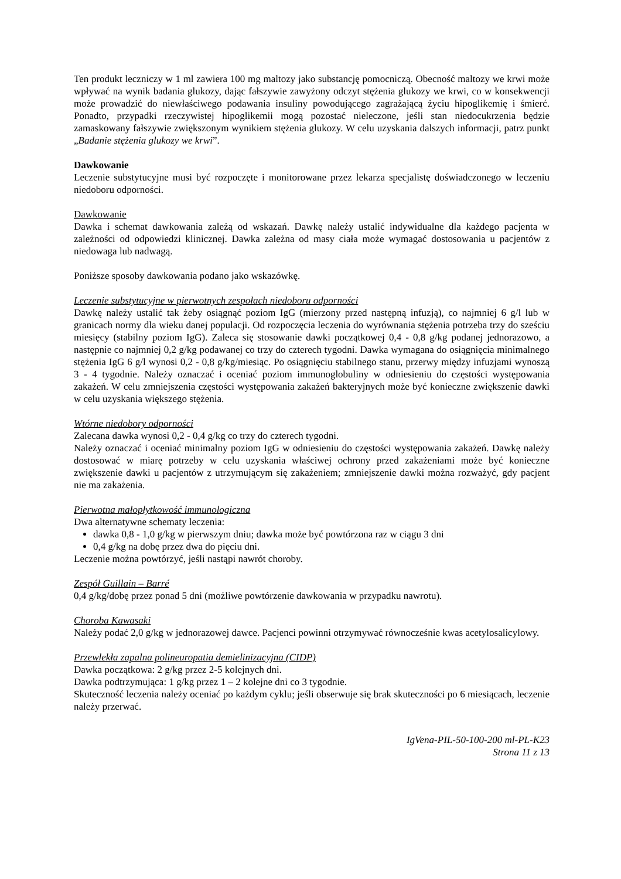Ten produkt leczniczy w 1 ml zawiera 100 mg maltozy jako substancję pomocniczą. Obecność maltozy we krwi może wpływać na wynik badania glukozy, dając fałszywie zawyżony odczyt stężenia glukozy we krwi, co w konsekwencji może prowadzić do niewłaściwego podawania insuliny powodującego zagrażającą życiu hipoglikemię i śmierć. Ponadto, przypadki rzeczywistej hipoglikemii mogą pozostać nieleczone, jeśli stan niedocukrzenia będzie zamaskowany fałszywie zwiększonym wynikiem stężenia glukozy. W celu uzyskania dalszych informacji, patrz punkt „Badanie stężenia glukozy we krwi”.
Dawkowanie
Leczenie substytucyjne musi być rozpoczęte i monitorowane przez lekarza specjalistę doświadczonego w leczeniu niedoboru odporności.
Dawkowanie
Dawka i schemat dawkowania zależą od wskazań. Dawkę należy ustalić indywidualne dla każdego pacjenta w zależności od odpowiedzi klinicznej. Dawka zależna od masy ciała może wymagać dostosowania u pacjentów z niedowaga lub nadwagą.
Poniższe sposoby dawkowania podano jako wskazówkę.
Leczenie substytucyjne w pierwotnych zespołach niedoboru odporności
Dawkę należy ustalić tak żeby osiągnąć poziom IgG (mierzony przed następną infuzją), co najmniej 6 g/l lub w granicach normy dla wieku danej populacji. Od rozpoczęcia leczenia do wyrównania stężenia potrzeba trzy do sześciu miesięcy (stabilny poziom IgG). Zaleca się stosowanie dawki początkowej 0,4 - 0,8 g/kg podanej jednorazowo, a następnie co najmniej 0,2 g/kg podawanej co trzy do czterech tygodni. Dawka wymagana do osiągnięcia minimalnego stężenia IgG 6 g/l wynosi 0,2 - 0,8 g/kg/miesiąc. Po osiągnięciu stabilnego stanu, przerwy między infuzjami wynoszą 3 - 4 tygodnie. Należy oznaczać i oceniać poziom immunoglobuliny w odniesieniu do częstości występowania zakażeń. W celu zmniejszenia częstości występowania zakażeń bakteryjnych może być konieczne zwiększenie dawki w celu uzyskania większego stężenia.
Wtórne niedobory odporności
Zalecana dawka wynosi 0,2 - 0,4 g/kg co trzy do czterech tygodni.
Należy oznaczać i oceniać minimalny poziom IgG w odniesieniu do częstości występowania zakażeń. Dawkę należy dostosować w miarę potrzeby w celu uzyskania właściwej ochrony przed zakażeniami może być konieczne zwiększenie dawki u pacjentów z utrzymującym się zakażeniem; zmniejszenie dawki można rozważyć, gdy pacjent nie ma zakażenia.
Pierwotna małopłytkowość immunologiczna
Dwa alternatywne schematy leczenia:
dawka 0,8 - 1,0 g/kg w pierwszym dniu; dawka może być powtórzona raz w ciągu 3 dni
0,4 g/kg na dobę przez dwa do pięciu dni.
Leczenie można powtórzyć, jeśli nastąpi nawrót choroby.
Zespół Guillain – Barré
0,4 g/kg/dobę przez ponad 5 dni (możliwe powtórzenie dawkowania w przypadku nawrotu).
Choroba Kawasaki
Należy podać 2,0 g/kg w jednorazowej dawce. Pacjenci powinni otrzymywać równocześnie kwas acetylosalicylowy.
Przewlekła zapalna polineuropatia demielinizacyjna (CIDP)
Dawka początkowa: 2 g/kg przez 2-5 kolejnych dni.
Dawka podtrzymująca: 1 g/kg przez 1 – 2 kolejne dni co 3 tygodnie.
Skuteczność leczenia należy oceniać po każdym cyklu; jeśli obserwuje się brak skuteczności po 6 miesiącach, leczenie należy przerwać.
IgVena-PIL-50-100-200 ml-PL-K23
Strona 11 z 13